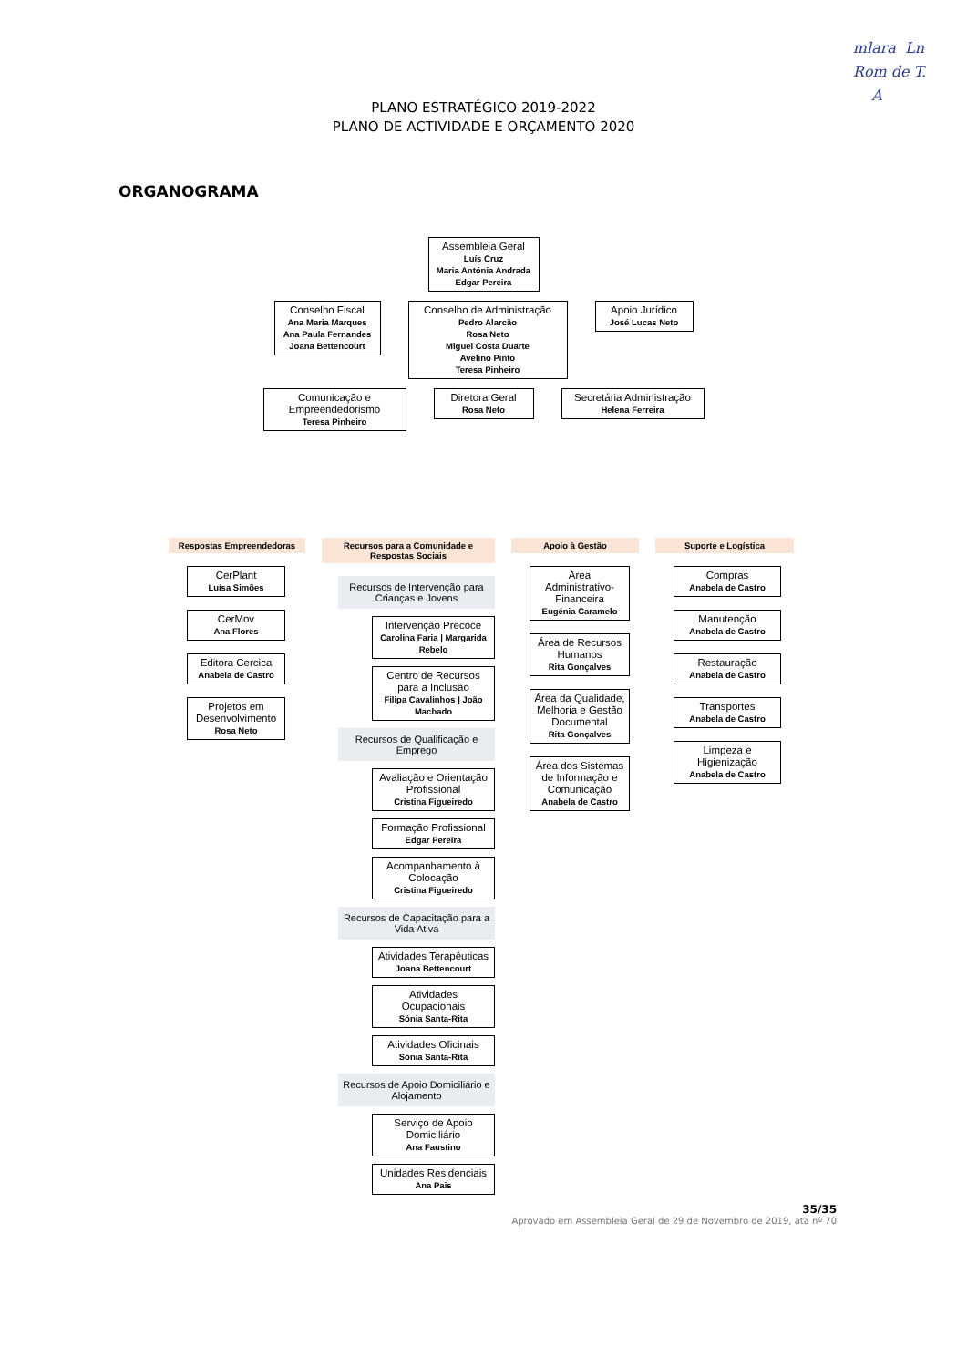mlara Ln
Rom de T.
A
PLANO ESTRATÉGICO 2019-2022
PLANO DE ACTIVIDADE E ORÇAMENTO 2020
ORGANOGRAMA
Assembleia Geral
Luís Cruz
Maria Antónia Andrada
Edgar Pereira
Conselho Fiscal
Ana Maria Marques
Ana Paula Fernandes
Joana Bettencourt
Conselho de Administração
Pedro Alarcão
Rosa Neto
Miguel Costa Duarte
Avelino Pinto
Teresa Pinheiro
Apoio Jurídico
José Lucas Neto
Comunicação e Empreendedorismo
Teresa Pinheiro
Diretora Geral
Rosa Neto
Secretária Administração
Helena Ferreira
Respostas Empreendedoras
CerPlant
Luísa Simões
CerMov
Ana Flores
Editora Cercica
Anabela de Castro
Projetos em Desenvolvimento
Rosa Neto
Recursos para a Comunidade e Respostas Sociais
Recursos de Intervenção para Crianças e Jovens
Intervenção Precoce
Carolina Faria | Margarida Rebelo
Centro de Recursos para a Inclusão
Filipa Cavalinhos | João Machado
Recursos de Qualificação e Emprego
Avaliação e Orientação Profissional
Cristina Figueiredo
Formação Profissional
Edgar Pereira
Acompanhamento à Colocação
Cristina Figueiredo
Recursos de Capacitação para a Vida Ativa
Atividades Terapêuticas
Joana Bettencourt
Atividades Ocupacionais
Sónia Santa-Rita
Atividades Oficinais
Sónia Santa-Rita
Recursos de Apoio Domiciliário e Alojamento
Serviço de Apoio Domiciliário
Ana Faustino
Unidades Residenciais
Ana Pais
Apoio à Gestão
Área Administrativo-Financeira
Eugénia Caramelo
Área de Recursos Humanos
Rita Gonçalves
Área da Qualidade, Melhoria e Gestão Documental
Rita Gonçalves
Área dos Sistemas de Informação e Comunicação
Anabela de Castro
Suporte e Logística
Compras
Anabela de Castro
Manutenção
Anabela de Castro
Restauração
Anabela de Castro
Transportes
Anabela de Castro
Limpeza e Higienização
Anabela de Castro
35/35
Aprovado em Assembleia Geral de 29 de Novembro de 2019, ata nº 70